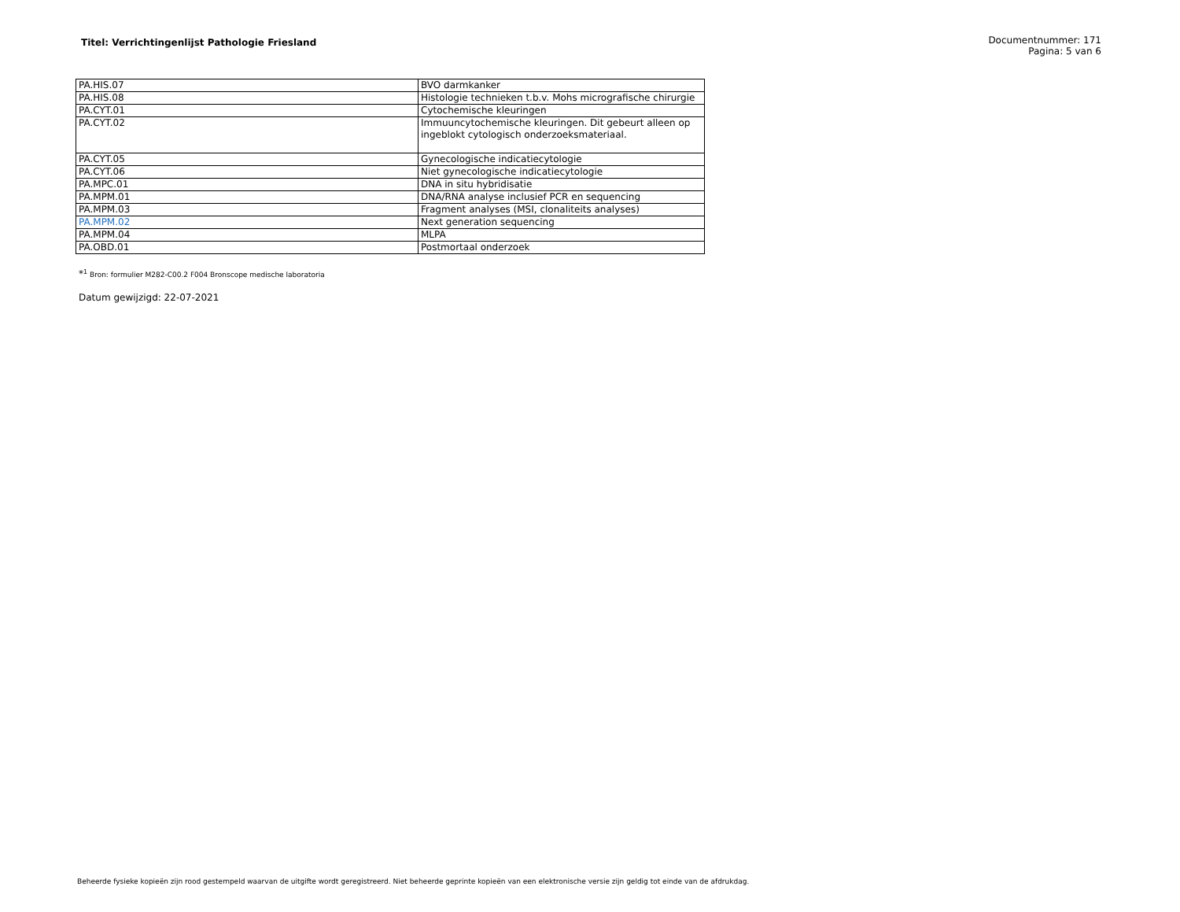Titel: Verrichtingenlijst Pathologie Friesland
Documentnummer: 171
Pagina: 5 van 6
| PA.HIS.07 | BVO darmkanker |
| PA.HIS.08 | Histologie technieken t.b.v. Mohs micrografische chirurgie |
| PA.CYT.01 | Cytochemische kleuringen |
| PA.CYT.02 | Immuuncytochemische kleuringen. Dit gebeurt alleen op ingeblokt cytologisch onderzoeksmateriaal. |
| PA.CYT.05 | Gynecologische indicatiecytologie |
| PA.CYT.06 | Niet gynecologische indicatiecytologie |
| PA.MPC.01 | DNA in situ hybridisatie |
| PA.MPM.01 | DNA/RNA analyse inclusief PCR en sequencing |
| PA.MPM.03 | Fragment analyses (MSI, clonaliteits analyses) |
| PA.MPM.02 | Next generation sequencing |
| PA.MPM.04 | MLPA |
| PA.OBD.01 | Postmortaal onderzoek |
*<sup>1</sup> Bron: formulier M282-C00.2 F004 Bronscope medische laboratoria
Datum gewijzigd: 22-07-2021
Beheerde fysieke kopieën zijn rood gestempeld waarvan de uitgifte wordt geregistreerd. Niet beheerde geprinte kopieën van een elektronische versie zijn geldig tot einde van de afdrukdag.